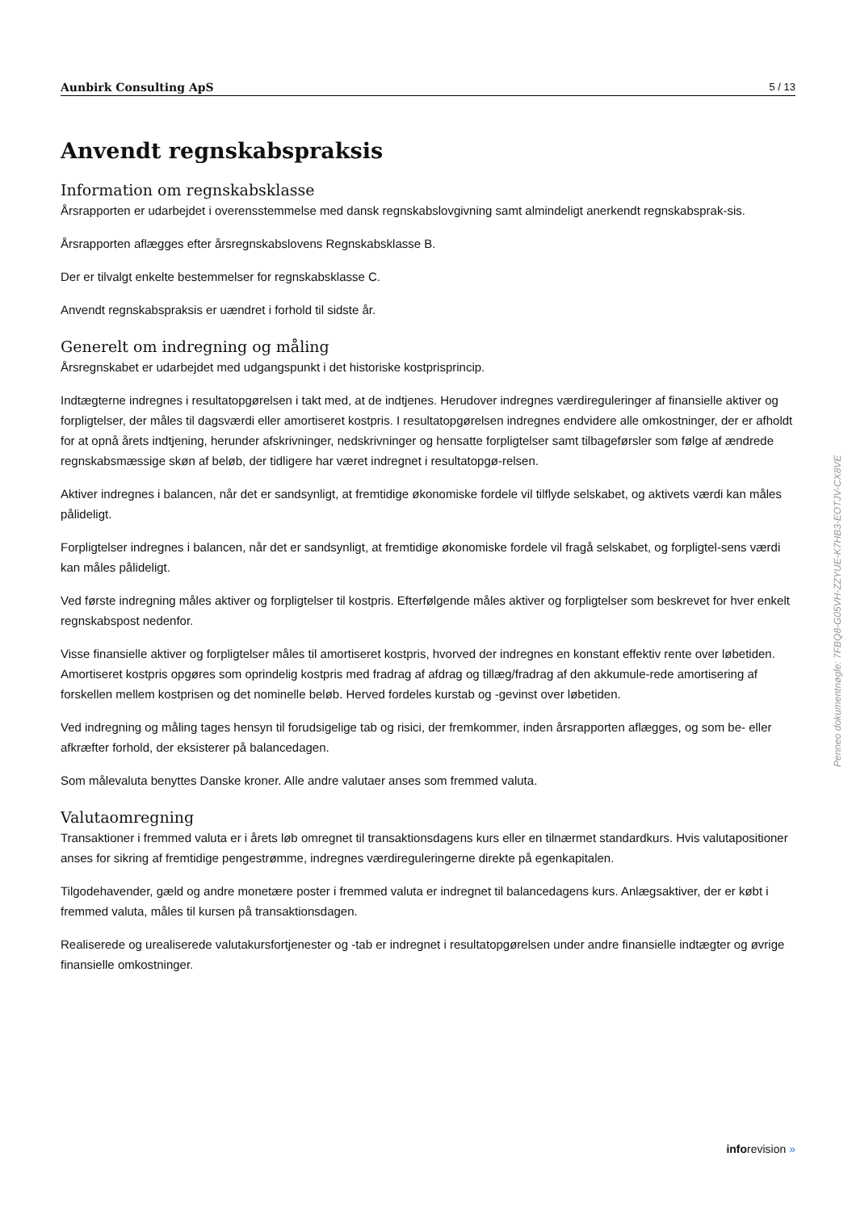Aunbirk Consulting ApS 5 / 13
Anvendt regnskabspraksis
Information om regnskabsklasse
Årsrapporten er udarbejdet i overensstemmelse med dansk regnskabslovgivning samt almindeligt anerkendt regnskabsprak-sis.
Årsrapporten aflægges efter årsregnskabslovens Regnskabsklasse B.
Der er tilvalgt enkelte bestemmelser for regnskabsklasse C.
Anvendt regnskabspraksis er uændret i forhold til sidste år.
Generelt om indregning og måling
Årsregnskabet er udarbejdet med udgangspunkt i det historiske kostprisprincip.
Indtægterne indregnes i resultatopgørelsen i takt med, at de indtjenes. Herudover indregnes værdireguleringer af finansielle aktiver og forpligtelser, der måles til dagsværdi eller amortiseret kostpris. I resultatopgørelsen indregnes endvidere alle omkostninger, der er afholdt for at opnå årets indtjening, herunder afskrivninger, nedskrivninger og hensatte forpligtelser samt tilbageførsler som følge af ændrede regnskabsmæssige skøn af beløb, der tidligere har været indregnet i resultatopgø-relsen.
Aktiver indregnes i balancen, når det er sandsynligt, at fremtidige økonomiske fordele vil tilflyde selskabet, og aktivets værdi kan måles pålideligt.
Forpligtelser indregnes i balancen, når det er sandsynligt, at fremtidige økonomiske fordele vil fragå selskabet, og forpligtel-sens værdi kan måles pålideligt.
Ved første indregning måles aktiver og forpligtelser til kostpris. Efterfølgende måles aktiver og forpligtelser som beskrevet for hver enkelt regnskabspost nedenfor.
Visse finansielle aktiver og forpligtelser måles til amortiseret kostpris, hvorved der indregnes en konstant effektiv rente over løbetiden. Amortiseret kostpris opgøres som oprindelig kostpris med fradrag af afdrag og tillæg/fradrag af den akkumule-rede amortisering af forskellen mellem kostprisen og det nominelle beløb. Herved fordeles kurstab og -gevinst over løbetiden.
Ved indregning og måling tages hensyn til forudsigelige tab og risici, der fremkommer, inden årsrapporten aflægges, og som be- eller afkræfter forhold, der eksisterer på balancedagen.
Som målevaluta benyttes Danske kroner. Alle andre valutaer anses som fremmed valuta.
Valutaomregning
Transaktioner i fremmed valuta er i årets løb omregnet til transaktionsdagens kurs eller en tilnærmet standardkurs. Hvis valutapositioner anses for sikring af fremtidige pengestrømme, indregnes værdireguleringerne direkte på egenkapitalen.
Tilgodehavender, gæld og andre monetære poster i fremmed valuta er indregnet til balancedagens kurs. Anlægsaktiver, der er købt i fremmed valuta, måles til kursen på transaktionsdagen.
Realiserede og urealiserede valutakursfortjenester og -tab er indregnet i resultatopgørelsen under andre finansielle indtægter og øvrige finansielle omkostninger.
inforevision »
Penneo dokumentnøgle: 7FBQ8-G05VH-ZZYUE-K7HB3-EOTJV-CX8VE